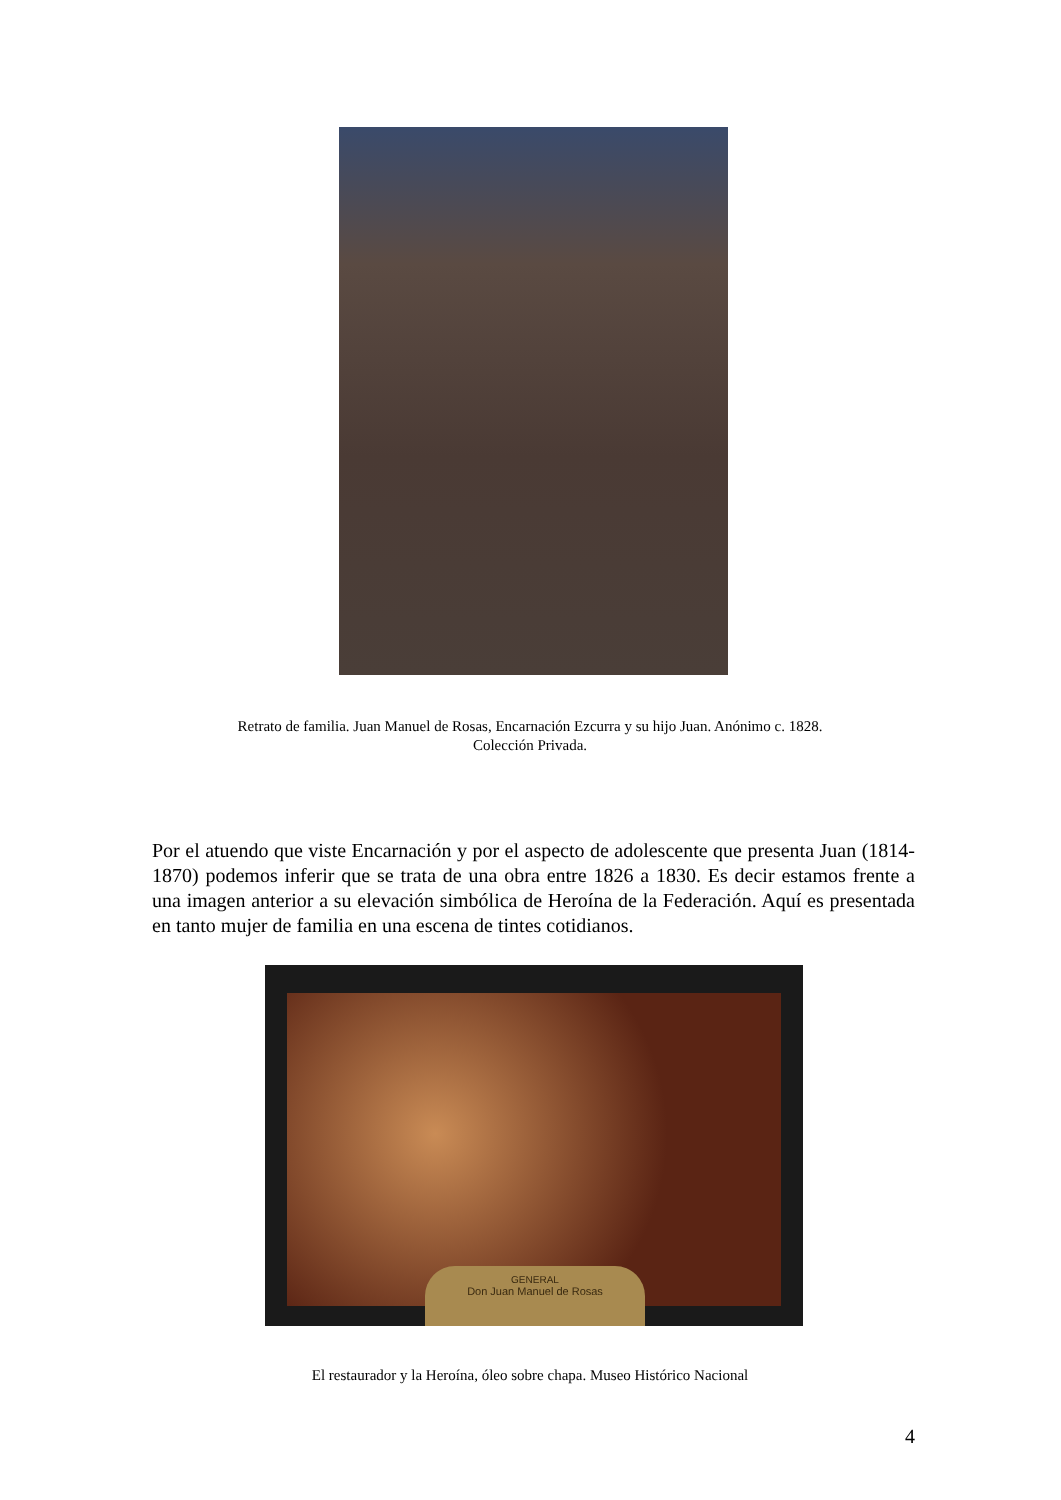Retrato de familia. Juan Manuel de Rosas, Encarnación Ezcurra y su hijo Juan. Anónimo c. 1828.
Colección Privada.
Por el atuendo que viste Encarnación y por el aspecto de adolescente que presenta Juan (1814-1870) podemos inferir que se trata de una obra entre 1826 a 1830. Es decir estamos frente a una imagen anterior a su elevación simbólica de Heroína de la Federación. Aquí es presentada en tanto mujer de familia en una escena de tintes cotidianos.
GENERAL
Don Juan Manuel de Rosas
El restaurador y la Heroína, óleo sobre chapa. Museo Histórico Nacional
4